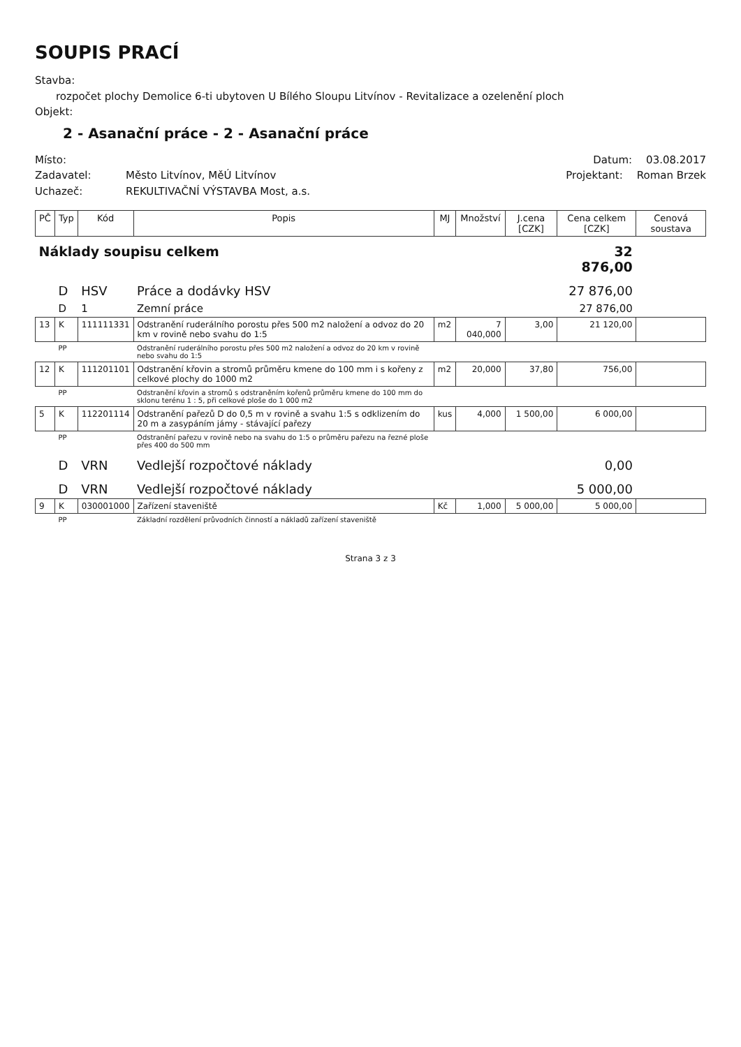SOUPIS PRACÍ
Stavba:
rozpočet plochy Demolice 6-ti ubytoven U Bílého Sloupu Litvínov - Revitalizace a ozelenění ploch
Objekt:
2 - Asanační práce - 2 - Asanační práce
Místo: Datum: 03.08.2017
Zadavatel: Město Litvínov, MěÚ Litvínov Projektant: Roman Brzek
Uchazeč: REKULTIVAČNÍ VÝSTAVBA Most, a.s.
| PČ | Typ | Kód | Popis | MJ | Množství | J.cena [CZK] | Cena celkem [CZK] | Cenová soustava |
| --- | --- | --- | --- | --- | --- | --- | --- | --- |
| Náklady soupisu celkem | | | | | | | 32 876,00 | |
| | D | HSV | Práce a dodávky HSV | | | | 27 876,00 | |
| | D | 1 | Zemní práce | | | | 27 876,00 | |
| 13 | K | 111111331 | Odstranění ruderálního porostu přes 500 m2 naložení a odvoz do 20 km v rovině nebo svahu do 1:5 | m2 | 7 040,000 | 3,00 | 21 120,00 | |
| | PP | | Odstranění ruderálního porostu přes 500 m2 naložení a odvoz do 20 km v rovině nebo svahu do 1:5 | | | | | |
| 12 | K | 111201101 | Odstranění křovin a stromů průměru kmene do 100 mm i s kořeny z celkové plochy do 1000 m2 | m2 | 20,000 | 37,80 | 756,00 | |
| | PP | | Odstranění křovin a stromů s odstraněním kořenů průměru kmene do 100 mm do sklonu terénu 1 : 5, při celkové ploše do 1 000 m2 | | | | | |
| 5 | K | 112201114 | Odstranění pařezů D do 0,5 m v rovině a svahu 1:5 s odklizením do 20 m a zasypáním jámy - stávající pařezy | kus | 4,000 | 1 500,00 | 6 000,00 | |
| | PP | | Odstranění pařezu v rovině nebo na svahu do 1:5 o průměru pařezu na řezné ploše přes 400 do 500 mm | | | | | |
| | D | VRN | Vedlejší rozpočtové náklady | | | | 0,00 | |
| | D | VRN | Vedlejší rozpočtové náklady | | | | 5 000,00 | |
| 9 | K | 030001000 | Zařízení staveniště | Kč | 1,000 | 5 000,00 | 5 000,00 | |
| | PP | | Základní rozdělení průvodních činností a nákladů zařízení staveniště | | | | | |
Strana 3 z 3